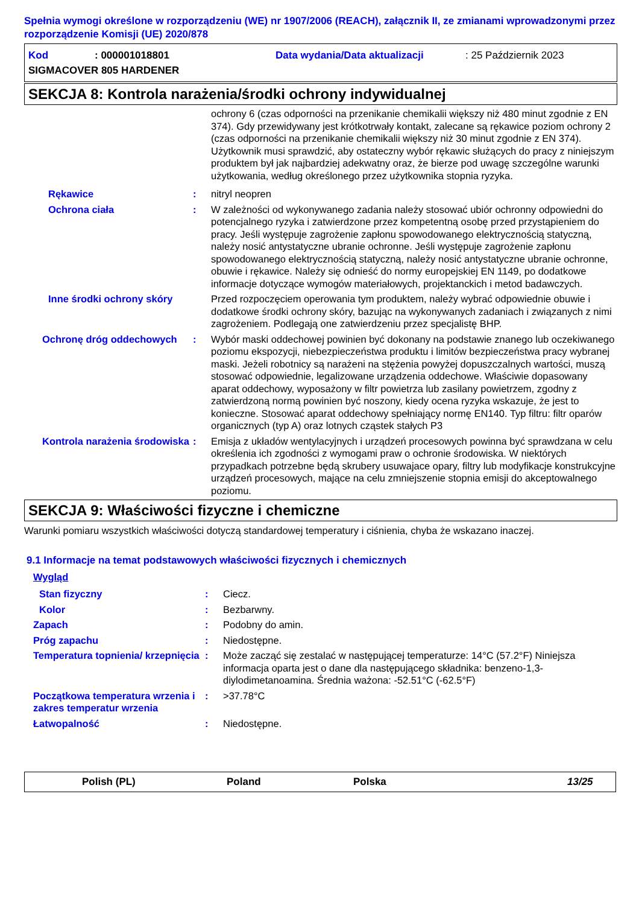Spełnia wymogi określone w rozporządzeniu (WE) nr 1907/2006 (REACH), załącznik II, ze zmianami wprowadzonymi przez rozporządzenie Komisji (UE) 2020/878
Kod: 000001018801 Data wydania/Data aktualizacji: 25 Październik 2023
SIGMACOVER 805 HARDENER
SEKCJA 8: Kontrola narażenia/środki ochrony indywidualnej
ochrony 6 (czas odporności na przenikanie chemikalii większy niż 480 minut zgodnie z EN 374). Gdy przewidywany jest krótkotrwały kontakt, zalecane są rękawice poziom ochrony 2 (czas odporności na przenikanie chemikalii większy niż 30 minut zgodnie z EN 374). Użytkownik musi sprawdzić, aby ostateczny wybór rękawic służących do pracy z niniejszym produktem był jak najbardziej adekwatny oraz, że bierze pod uwagę szczególne warunki użytkowania, według określonego przez użytkownika stopnia ryzyka.
Rękawice : nitryl neopren
Ochrona ciała : W zależności od wykonywanego zadania należy stosować ubiór ochronny odpowiedni do potencjalnego ryzyka i zatwierdzone przez kompetentną osobę przed przystąpieniem do pracy. Jeśli występuje zagrożenie zapłonu spowodowanego elektrycznością statyczną, należy nosić antystatyczne ubranie ochronne. Jeśli występuje zagrożenie zapłonu spowodowanego elektrycznością statyczną, należy nosić antystatyczne ubranie ochronne, obuwie i rękawice. Należy się odnieść do normy europejskiej EN 1149, po dodatkowe informacje dotyczące wymogów materiałowych, projektanckich i metod badawczych.
Inne środki ochrony skóry
Przed rozpoczęciem operowania tym produktem, należy wybrać odpowiednie obuwie i dodatkowe środki ochrony skóry, bazując na wykonywanych zadaniach i związanych z nimi zagrożeniem. Podlegają one zatwierdzeniu przez specjalistę BHP.
Ochronę dróg oddechowych : Wybór maski oddechowej powinien być dokonany na podstawie znanego lub oczekiwanego poziomu ekspozycji, niebezpieczeństwa produktu i limitów bezpieczeństwa pracy wybranej maski. Jeżeli robotnicy są narażeni na stężenia powyżej dopuszczalnych wartości, muszą stosować odpowiednie, legalizowane urządzenia oddechowe. Właściwie dopasowany aparat oddechowy, wyposażony w filtr powietrza lub zasilany powietrzem, zgodny z zatwierdzoną normą powinien być noszony, kiedy ocena ryzyka wskazuje, że jest to konieczne. Stosować aparat oddechowy spełniający normę EN140. Typ filtru: filtr oparów organicznych (typ A) oraz lotnych cząstek stałych P3
Kontrola narażenia środowiska
: Emisja z układów wentylacyjnych i urządzeń procesowych powinna być sprawdzana w celu określenia ich zgodności z wymogami praw o ochronie środowiska. W niektórych przypadkach potrzebne będą skrubery usuwajace opary, filtry lub modyfikacje konstrukcyjne urządzeń procesowych, mające na celu zmniejszenie stopnia emisji do akceptowalnego poziomu.
SEKCJA 9: Właściwości fizyczne i chemiczne
Warunki pomiaru wszystkich właściwości dotyczą standardowej temperatury i ciśnienia, chyba że wskazano inaczej.
9.1 Informacje na temat podstawowych właściwości fizycznych i chemicznych
Wygląd
Stan fizyczny : Ciecz.
Kolor : Bezbarwny.
Zapach : Podobny do amin.
Próg zapachu : Niedostępne.
Temperatura topnienia/ krzepnięcia
: Może zacząć się zestalać w następującej temperaturze: 14°C (57.2°F) Niniejsza informacja oparta jest o dane dla następującego składnika: benzeno-1,3-diylodimetanoamina. Średnia ważona: -52.51°C (-62.5°F)
Początkowa temperatura wrzenia i zakres temperatur wrzenia
: >37.78°C
Łatwopalność : Niedostępne.
Polish (PL) Poland Polska 13/25